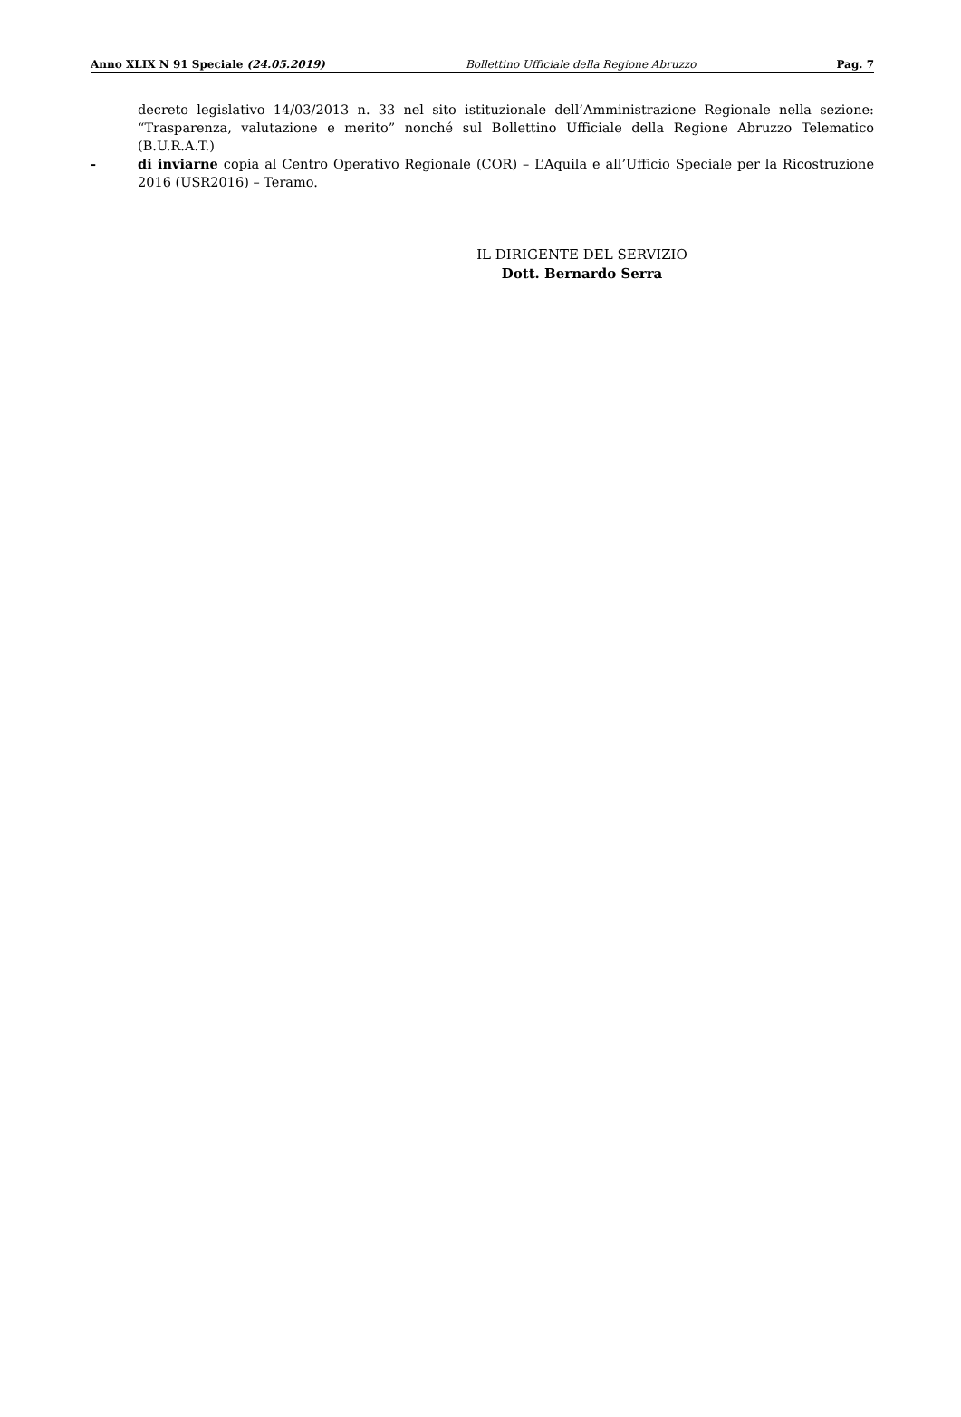Anno XLIX N 91 Speciale (24.05.2019) Bollettino Ufficiale della Regione Abruzzo Pag. 7
decreto legislativo 14/03/2013 n. 33 nel sito istituzionale dell’Amministrazione Regionale nella sezione: “Trasparenza, valutazione e merito” nonché sul Bollettino Ufficiale della Regione Abruzzo Telematico (B.U.R.A.T.)
- di inviarne copia al Centro Operativo Regionale (COR) – L’Aquila e all’Ufficio Speciale per la Ricostruzione 2016 (USR2016) – Teramo.
IL DIRIGENTE DEL SERVIZIO
Dott. Bernardo Serra